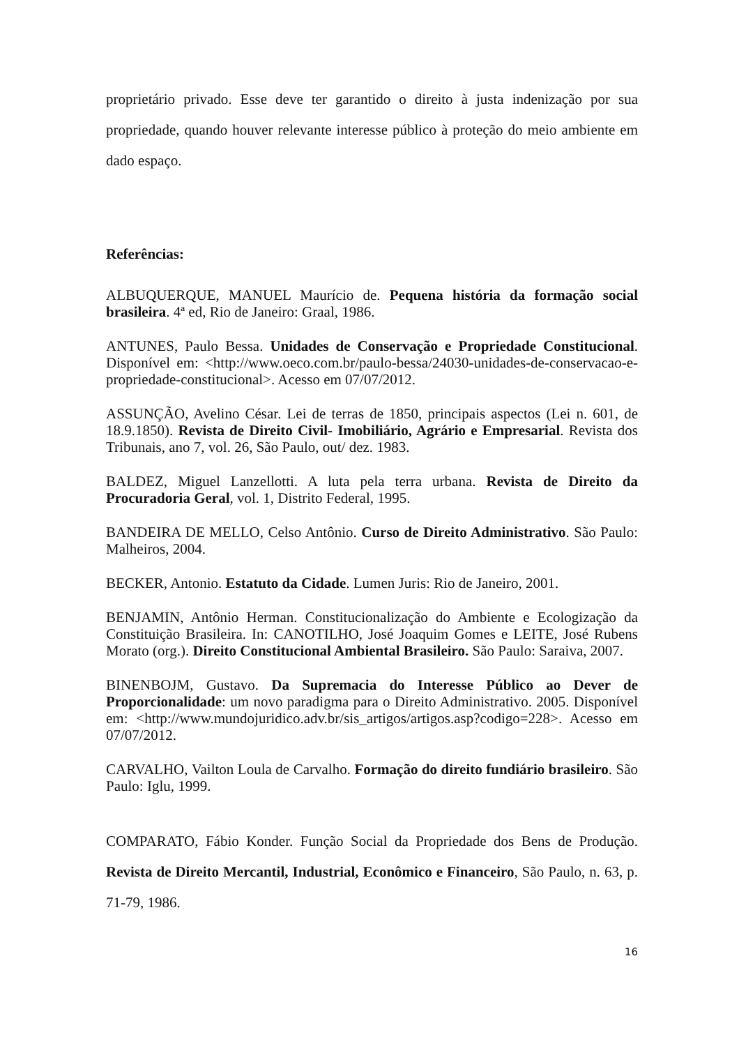proprietário privado. Esse deve ter garantido o direito à justa indenização por sua propriedade, quando houver relevante interesse público à proteção do meio ambiente em dado espaço.
Referências:
ALBUQUERQUE, MANUEL Maurício de. Pequena história da formação social brasileira. 4ª ed, Rio de Janeiro: Graal, 1986.
ANTUNES, Paulo Bessa. Unidades de Conservação e Propriedade Constitucional. Disponível em: <http://www.oeco.com.br/paulo-bessa/24030-unidades-de-conservacao-e-propriedade-constitucional>. Acesso em 07/07/2012.
ASSUNÇÃO, Avelino César. Lei de terras de 1850, principais aspectos (Lei n. 601, de 18.9.1850). Revista de Direito Civil- Imobiliário, Agrário e Empresarial. Revista dos Tribunais, ano 7, vol. 26, São Paulo, out/ dez. 1983.
BALDEZ, Miguel Lanzellotti. A luta pela terra urbana. Revista de Direito da Procuradoria Geral, vol. 1, Distrito Federal, 1995.
BANDEIRA DE MELLO, Celso Antônio. Curso de Direito Administrativo. São Paulo: Malheiros, 2004.
BECKER, Antonio. Estatuto da Cidade. Lumen Juris: Rio de Janeiro, 2001.
BENJAMIN, Antônio Herman. Constitucionalização do Ambiente e Ecologização da Constituição Brasileira. In: CANOTILHO, José Joaquim Gomes e LEITE, José Rubens Morato (org.). Direito Constitucional Ambiental Brasileiro. São Paulo: Saraiva, 2007.
BINENBOJM, Gustavo. Da Supremacia do Interesse Público ao Dever de Proporcionalidade: um novo paradigma para o Direito Administrativo. 2005. Disponível em: <http://www.mundojuridico.adv.br/sis_artigos/artigos.asp?codigo=228>. Acesso em 07/07/2012.
CARVALHO, Vailton Loula de Carvalho. Formação do direito fundiário brasileiro. São Paulo: Iglu, 1999.
COMPARATO, Fábio Konder. Função Social da Propriedade dos Bens de Produção. Revista de Direito Mercantil, Industrial, Econômico e Financeiro, São Paulo, n. 63, p. 71-79, 1986.
16